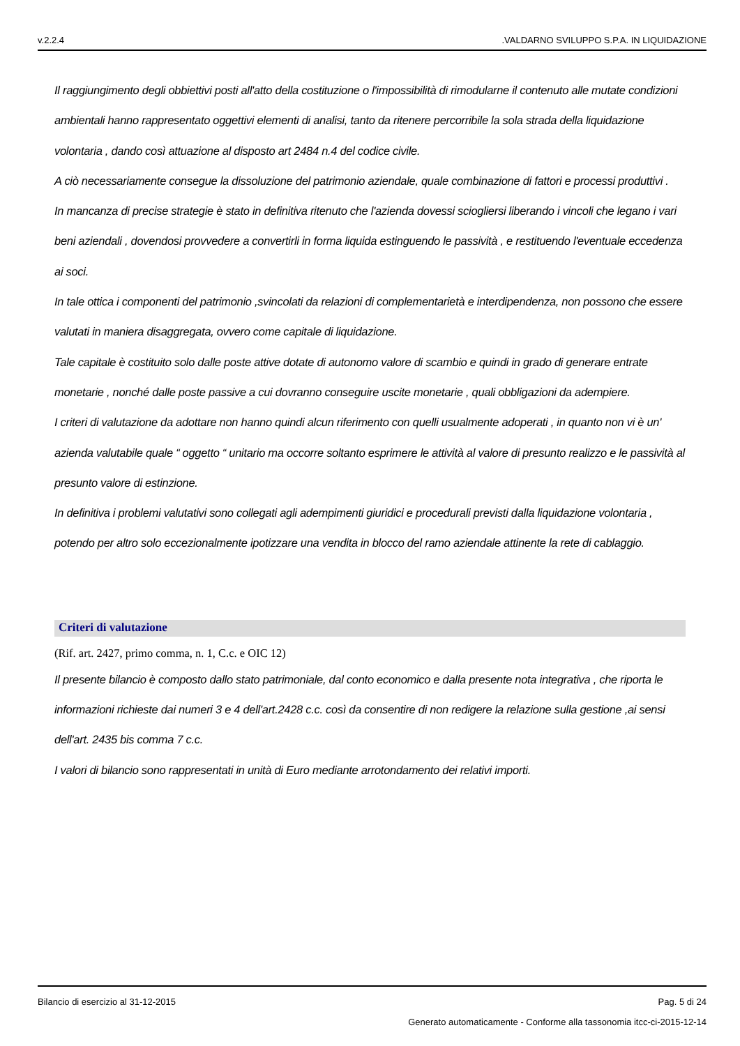v.2.2.4.VALDARNO SVILUPPO S.P.A. IN LIQUIDAZIONE
Il raggiungimento degli obbiettivi posti all'atto della costituzione o l'impossibilità di rimodularne il contenuto alle mutate condizioni ambientali hanno rappresentato oggettivi elementi di analisi, tanto da ritenere percorribile la sola strada della liquidazione volontaria , dando così attuazione al disposto art 2484 n.4 del codice civile.
A ciò necessariamente consegue la dissoluzione del patrimonio aziendale, quale combinazione di fattori e processi produttivi .
In mancanza di precise strategie è stato in definitiva ritenuto che l'azienda dovessi sciogliersi liberando i vincoli che legano i vari beni aziendali , dovendosi provvedere a convertirli in forma liquida estinguendo le passività , e restituendo l'eventuale eccedenza ai soci.
In tale ottica i componenti del patrimonio ,svincolati da relazioni di complementarietà e interdipendenza, non possono che essere valutati in maniera disaggregata, ovvero come capitale di liquidazione.
Tale capitale è costituito solo dalle poste attive dotate di autonomo valore di scambio e quindi in grado di generare entrate monetarie , nonché dalle poste passive a cui dovranno conseguire uscite monetarie , quali obbligazioni da adempiere.
I criteri di valutazione da adottare non hanno quindi alcun riferimento con quelli usualmente adoperati , in quanto non vi è un' azienda valutabile quale “ oggetto “ unitario ma occorre soltanto esprimere le attività al valore di presunto realizzo e le passività al presunto valore di estinzione.
In definitiva i problemi valutativi sono collegati agli adempimenti giuridici e procedurali previsti dalla liquidazione volontaria , potendo per altro solo eccezionalmente ipotizzare una vendita in blocco del ramo aziendale attinente la rete di cablaggio.
Criteri di valutazione
(Rif. art. 2427, primo comma, n. 1, C.c. e OIC 12)
Il presente bilancio è composto dallo stato patrimoniale, dal conto economico e dalla presente nota integrativa , che riporta le informazioni richieste dai numeri 3 e 4 dell'art.2428 c.c. così da consentire di non redigere la relazione sulla gestione ,ai sensi dell'art. 2435 bis comma 7 c.c.
I valori di bilancio sono rappresentati in unità di Euro mediante arrotondamento dei relativi importi.
Bilancio di esercizio al 31-12-2015 Pag. 5 di 24
Generato automaticamente - Conforme alla tassonomia itcc-ci-2015-12-14